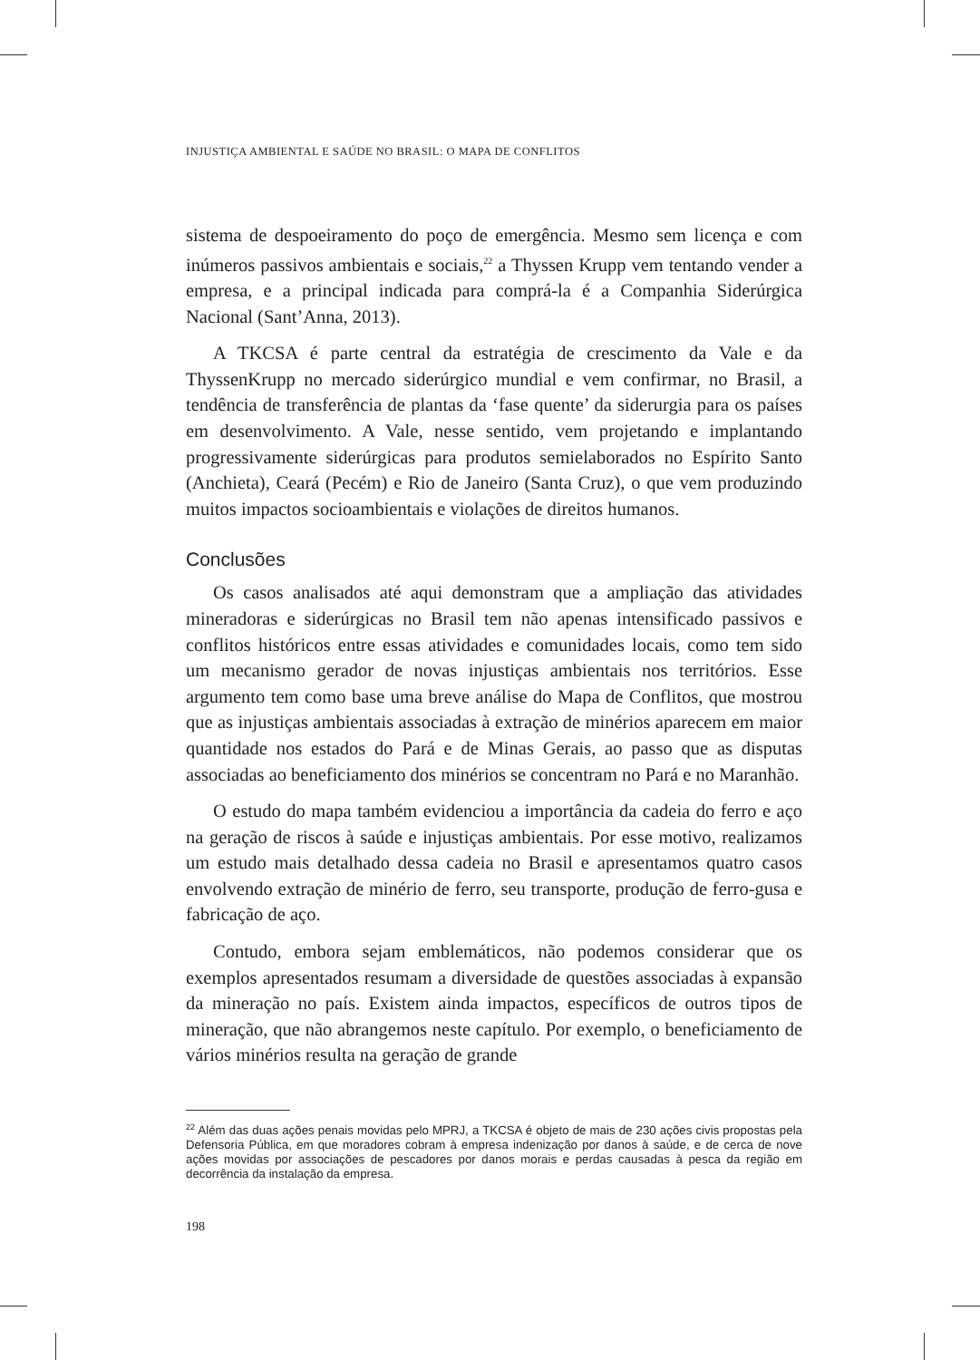INJUSTIÇA AMBIENTAL E SAÚDE NO BRASIL: O MAPA DE CONFLITOS
sistema de despoeiramento do poço de emergência. Mesmo sem licença e com inúmeros passivos ambientais e sociais,<sup>22</sup> a Thyssen Krupp vem tentando vender a empresa, e a principal indicada para comprá-la é a Companhia Siderúrgica Nacional (Sant’Anna, 2013).
A TKCSA é parte central da estratégia de crescimento da Vale e da ThyssenKrupp no mercado siderúrgico mundial e vem confirmar, no Brasil, a tendência de transferência de plantas da ‘fase quente’ da siderurgia para os países em desenvolvimento. A Vale, nesse sentido, vem projetando e implantando progressivamente siderúrgicas para produtos semielaborados no Espírito Santo (Anchieta), Ceará (Pecém) e Rio de Janeiro (Santa Cruz), o que vem produzindo muitos impactos socioambientais e violações de direitos humanos.
Conclusões
Os casos analisados até aqui demonstram que a ampliação das atividades mineradoras e siderúrgicas no Brasil tem não apenas intensificado passivos e conflitos históricos entre essas atividades e comunidades locais, como tem sido um mecanismo gerador de novas injustiças ambientais nos territórios. Esse argumento tem como base uma breve análise do Mapa de Conflitos, que mostrou que as injustiças ambientais associadas à extração de minérios aparecem em maior quantidade nos estados do Pará e de Minas Gerais, ao passo que as disputas associadas ao beneficiamento dos minérios se concentram no Pará e no Maranhão.
O estudo do mapa também evidenciou a importância da cadeia do ferro e aço na geração de riscos à saúde e injustiças ambientais. Por esse motivo, realizamos um estudo mais detalhado dessa cadeia no Brasil e apresentamos quatro casos envolvendo extração de minério de ferro, seu transporte, produção de ferro-gusa e fabricação de aço.
Contudo, embora sejam emblemáticos, não podemos considerar que os exemplos apresentados resumam a diversidade de questões associadas à expansão da mineração no país. Existem ainda impactos, específicos de outros tipos de mineração, que não abrangemos neste capítulo. Por exemplo, o beneficiamento de vários minérios resulta na geração de grande
<sup>22</sup> Além das duas ações penais movidas pelo MPRJ, a TKCSA é objeto de mais de 230 ações civis propostas pela Defensoria Pública, em que moradores cobram à empresa indenização por danos à saúde, e de cerca de nove ações movidas por associações de pescadores por danos morais e perdas causadas à pesca da região em decorrência da instalação da empresa.
198